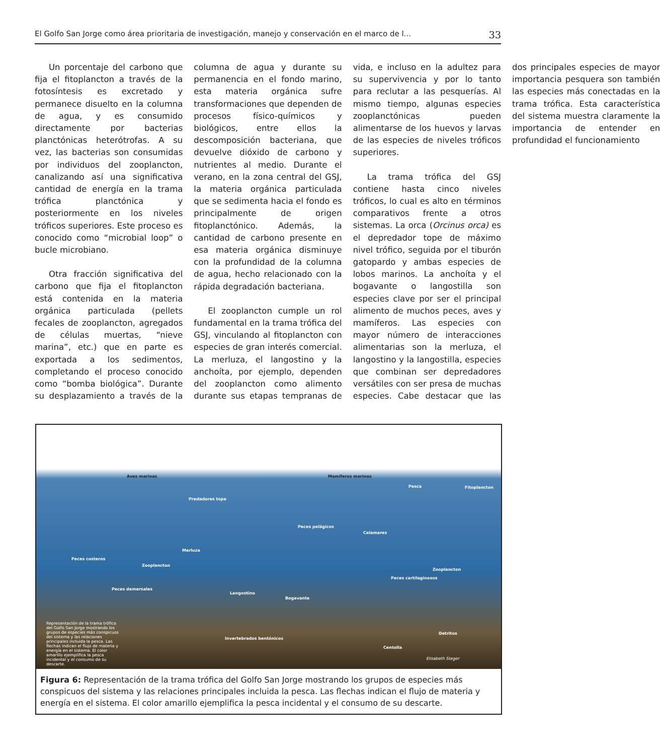El Golfo San Jorge como área prioritaria de investigación, manejo y conservación en el marco de l... 33
Un porcentaje del carbono que fija el fitoplancton a través de la fotosíntesis es excretado y permanece disuelto en la columna de agua, y es consumido directamente por bacterias planctónicas heterótrofas. A su vez, las bacterias son consumidas por individuos del zooplancton, canalizando así una significativa cantidad de energía en la trama trófica planctónica y posteriormente en los niveles tróficos superiores. Este proceso es conocido como “microbial loop” o bucle microbiano.
Otra fracción significativa del carbono que fija el fitoplancton está contenida en la materia orgánica particulada (pellets fecales de zooplancton, agregados de células muertas, “nieve marina”, etc.) que en parte es exportada a los sedimentos, completando el proceso conocido como “bomba biológica”. Durante su desplazamiento a través de la columna de agua y durante su permanencia en el fondo marino, esta materia orgánica sufre transformaciones que dependen de procesos físico-químicos y biológicos, entre ellos la descomposición bacteriana, que devuelve dióxido de carbono y nutrientes al medio. Durante el verano, en la zona central del GSJ, la materia orgánica particulada que se sedimenta hacia el fondo es principalmente de origen fitoplanctónico. Además, la cantidad de carbono presente en esa materia orgánica disminuye con la profundidad de la columna de agua, hecho relacionado con la rápida degradación bacteriana.
El zooplancton cumple un rol fundamental en la trama trófica del GSJ, vinculando al fitoplancton con especies de gran interés comercial. La merluza, el langostino y la anchoíta, por ejemplo, dependen del zooplancton como alimento durante sus etapas tempranas de vida, e incluso en la adultez para su supervivencia y por lo tanto para reclutar a las pesquerías. Al mismo tiempo, algunas especies zooplanctónicas pueden alimentarse de los huevos y larvas de las especies de niveles tróficos superiores.
La trama trófica del GSJ contiene hasta cinco niveles tróficos, lo cual es alto en términos comparativos frente a otros sistemas. La orca (Orcinus orca) es el depredador tope de máximo nivel trófico, seguida por el tiburón gatopardo y ambas especies de lobos marinos. La anchoíta y el bogavante o langostilla son especies clave por ser el principal alimento de muchos peces, aves y mamíferos. Las especies con mayor número de interacciones alimentarias son la merluza, el langostino y la langostilla, especies que combinan ser depredadores versátiles con ser presa de muchas especies. Cabe destacar que las dos principales especies de mayor importancia pesquera son también las especies más conectadas en la trama trófica. Esta característica del sistema muestra claramente la importancia de entender en profundidad el funcionamiento
Aves marinas
Predadores tope
Mamíferos marinos
Pesca Fitoplancton
Peces pelágicos
Calamares
Merluza
Peces costeros
Zooplancton
Zooplancton
Peces cartilaginosos
Peces demersales
Langostino
Bogavante
Representación de la trama trófica del Golfo San Jorge mostrando los grupos de especies más conspicuos del sistema y las relaciones principales incluida la pesca. Las flechas indican el flujo de materia y energía en el sistema. El color amarillo ejemplifica la pesca incidental y el consumo de su descarte.
Detritos
Invertebrados bentónicos
Centolla
Elisabeth Steger
Figura 6: Representación de la trama trófica del Golfo San Jorge mostrando los grupos de especies más conspicuos del sistema y las relaciones principales incluida la pesca. Las flechas indican el flujo de materia y energía en el sistema. El color amarillo ejemplifica la pesca incidental y el consumo de su descarte.